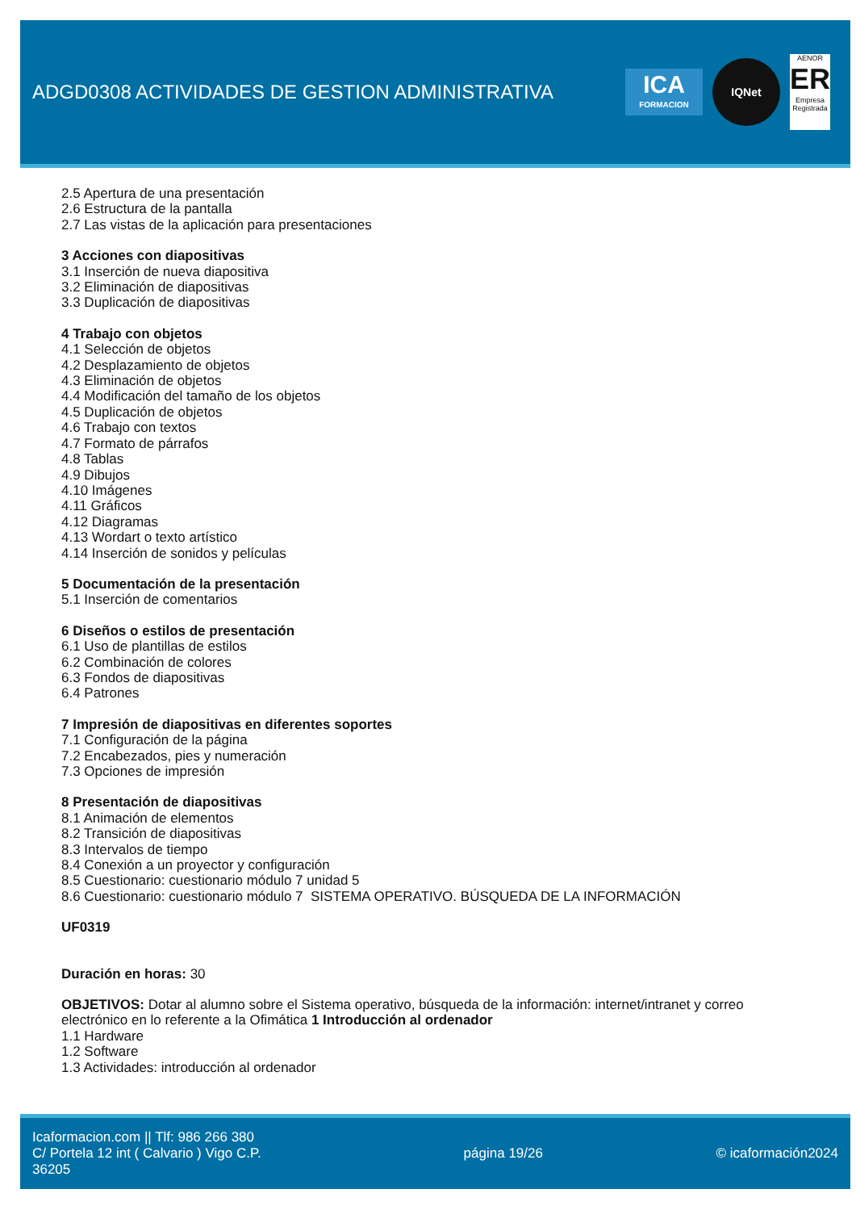ADGD0308 ACTIVIDADES DE GESTION ADMINISTRATIVA
ICA
FORMACION
IQNet
AENOR
ER
Empresa Registrada
2.5 Apertura de una presentación
2.6 Estructura de la pantalla
2.7 Las vistas de la aplicación para presentaciones
3 Acciones con diapositivas
3.1 Inserción de nueva diapositiva
3.2 Eliminación de diapositivas
3.3 Duplicación de diapositivas
4 Trabajo con objetos
4.1 Selección de objetos
4.2 Desplazamiento de objetos
4.3 Eliminación de objetos
4.4 Modificación del tamaño de los objetos
4.5 Duplicación de objetos
4.6 Trabajo con textos
4.7 Formato de párrafos
4.8 Tablas
4.9 Dibujos
4.10 Imágenes
4.11 Gráficos
4.12 Diagramas
4.13 Wordart o texto artístico
4.14 Inserción de sonidos y películas
5 Documentación de la presentación
5.1 Inserción de comentarios
6 Diseños o estilos de presentación
6.1 Uso de plantillas de estilos
6.2 Combinación de colores
6.3 Fondos de diapositivas
6.4 Patrones
7 Impresión de diapositivas en diferentes soportes
7.1 Configuración de la página
7.2 Encabezados, pies y numeración
7.3 Opciones de impresión
8 Presentación de diapositivas
8.1 Animación de elementos
8.2 Transición de diapositivas
8.3 Intervalos de tiempo
8.4 Conexión a un proyector y configuración
8.5 Cuestionario: cuestionario módulo 7 unidad 5
8.6 Cuestionario: cuestionario módulo 7 SISTEMA OPERATIVO. BÚSQUEDA DE LA INFORMACIÓN
UF0319
Duración en horas: 30
OBJETIVOS: Dotar al alumno sobre el Sistema operativo, búsqueda de la información: internet/intranet y correo electrónico en lo referente a la Ofimática 1 Introducción al ordenador
1.1 Hardware
1.2 Software
1.3 Actividades: introducción al ordenador
Icaformacion.com || Tlf: 986 266 380
C/ Portela 12 int ( Calvario ) Vigo C.P. 36205
página 19/26 © icaformación2024